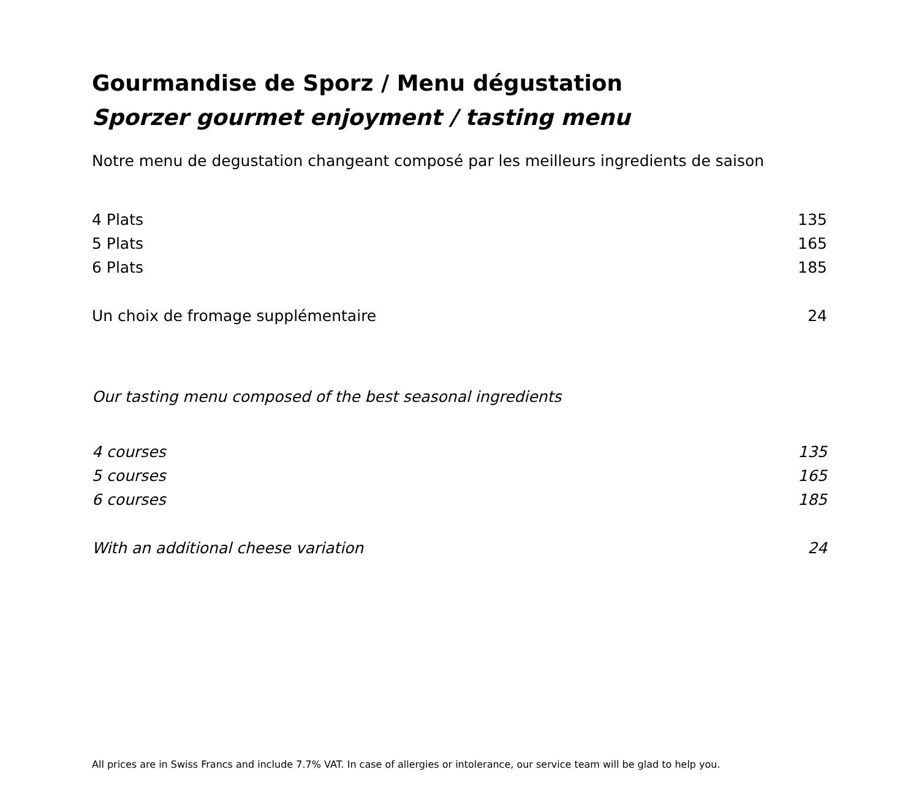Gourmandise de Sporz / Menu dégustation
Sporzer gourmet enjoyment / tasting menu
Notre menu de degustation changeant composé par les meilleurs ingredients de saison
| 4 Plats | 135 |
| 5 Plats | 165 |
| 6 Plats | 185 |
| Un choix de fromage supplémentaire | 24 |
Our tasting menu composed of the best seasonal ingredients
| 4 courses | 135 |
| 5 courses | 165 |
| 6 courses | 185 |
| With an additional cheese variation | 24 |
All prices are in Swiss Francs and include 7.7% VAT. In case of allergies or intolerance, our service team will be glad to help you.